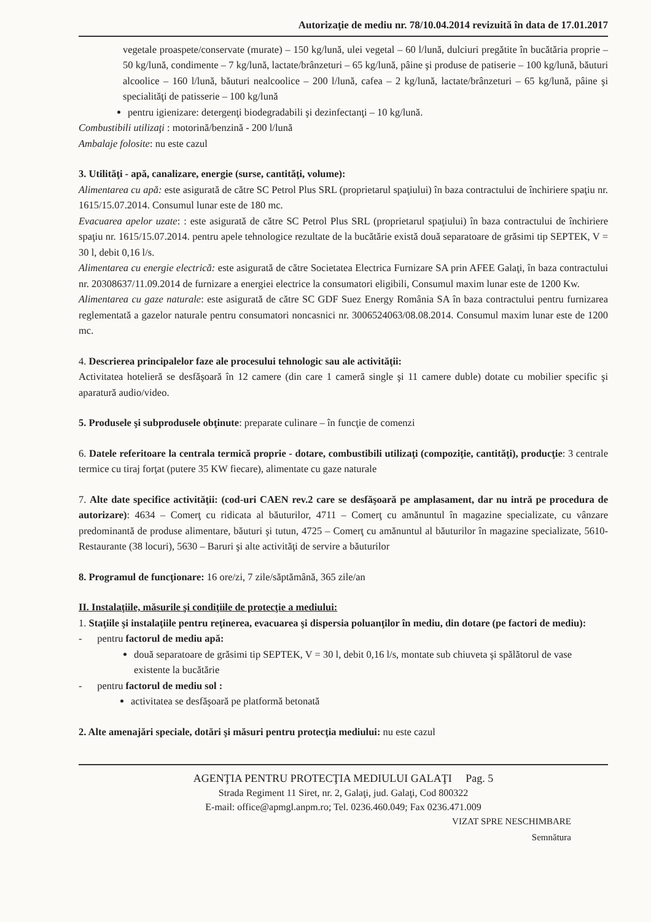Autorizaţie de mediu nr. 78/10.04.2014 revizuită în data de 17.01.2017
vegetale proaspete/conservate (murate) – 150 kg/lună, ulei vegetal – 60 l/lună, dulciuri pregătite în bucătăria proprie – 50 kg/lună, condimente – 7 kg/lună, lactate/brânzeturi – 65 kg/lună, pâine şi produse de patiserie – 100 kg/lună, băuturi alcoolice – 160 l/lună, băuturi nealcoolice – 200 l/lună, cafea – 2 kg/lună, lactate/brânzeturi – 65 kg/lună, pâine şi specialităţi de patisserie – 100 kg/lună
pentru igienizare: detergenţi biodegradabili şi dezinfectanţi – 10 kg/lună.
Combustibili utilizaţi : motorină/benzină - 200 l/lună
Ambalaje folosite: nu este cazul
3. Utilităţi - apă, canalizare, energie (surse, cantităţi, volume):
Alimentarea cu apă: este asigurată de către SC Petrol Plus SRL (proprietarul spaţiului) în baza contractului de închiriere spaţiu nr. 1615/15.07.2014. Consumul lunar este de 180 mc.
Evacuarea apelor uzate: : este asigurată de către SC Petrol Plus SRL (proprietarul spaţiului) în baza contractului de închiriere spaţiu nr. 1615/15.07.2014. pentru apele tehnologice rezultate de la bucătărie există două separatoare de grăsimi tip SEPTEK, V = 30 l, debit 0,16 l/s.
Alimentarea cu energie electrică: este asigurată de către Societatea Electrica Furnizare SA prin AFEE Galaţi, în baza contractului nr. 20308637/11.09.2014 de furnizare a energiei electrice la consumatori eligibili, Consumul maxim lunar este de 1200 Kw.
Alimentarea cu gaze naturale: este asigurată de către SC GDF Suez Energy România SA în baza contractului pentru furnizarea reglementată a gazelor naturale pentru consumatori noncasnici nr. 3006524063/08.08.2014. Consumul maxim lunar este de 1200 mc.
4. Descrierea principalelor faze ale procesului tehnologic sau ale activităţii:
Activitatea hotelieră se desfăşoară în 12 camere (din care 1 cameră single şi 11 camere duble) dotate cu mobilier specific şi aparatură audio/video.
5. Produsele şi subprodusele obţinute: preparate culinare – în funcţie de comenzi
6. Datele referitoare la centrala termică proprie - dotare, combustibili utilizaţi (compoziţie, cantităţi), producţie: 3 centrale termice cu tiraj forţat (putere 35 KW fiecare), alimentate cu gaze naturale
7. Alte date specifice activităţii: (cod-uri CAEN rev.2 care se desfăşoară pe amplasament, dar nu intră pe procedura de autorizare): 4634 – Comerţ cu ridicata al băuturilor, 4711 – Comerţ cu amănuntul în magazine specializate, cu vânzare predominantă de produse alimentare, băuturi şi tutun, 4725 – Comerţ cu amănuntul al băuturilor în magazine specializate, 5610- Restaurante (38 locuri), 5630 – Baruri şi alte activităţi de servire a băuturilor
8. Programul de funcţionare: 16 ore/zi, 7 zile/săptămână, 365 zile/an
II. Instalaţiile, măsurile şi condiţiile de protecţie a mediului:
1. Staţiile şi instalaţiile pentru reţinerea, evacuarea şi dispersia poluanţilor în mediu, din dotare (pe factori de mediu):
- pentru factorul de mediu apă:
două separatoare de grăsimi tip SEPTEK, V = 30 l, debit 0,16 l/s, montate sub chiuveta şi spălătorul de vase existente la bucătărie
- pentru factorul de mediu sol :
activitatea se desfăşoară pe platformă betonată
2. Alte amenajări speciale, dotări şi măsuri pentru protecţia mediului: nu este cazul
AGENŢIA PENTRU PROTECŢIA MEDIULUI GALAŢI Pag. 5
Strada Regiment 11 Siret, nr. 2, Galaţi, jud. Galaţi, Cod 800322
E-mail: office@apmgl.anpm.ro; Tel. 0236.460.049; Fax 0236.471.009
VIZAT SPRE NESCHIMBARE
Semnătura